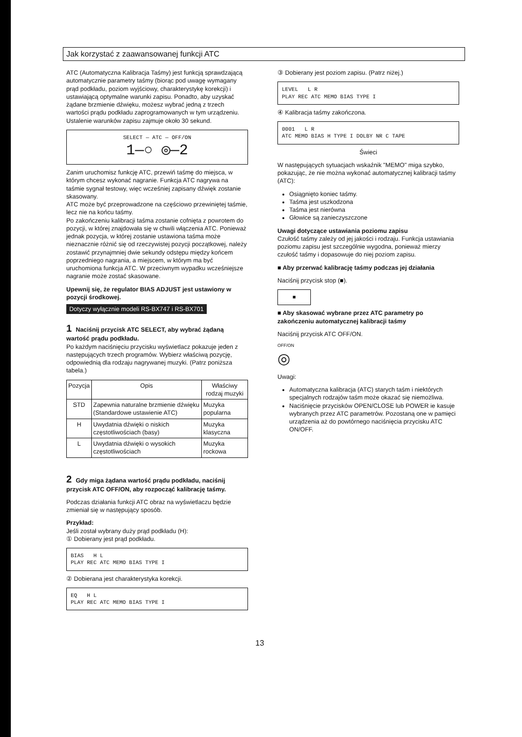Jak korzystać z zaawansowanej funkcji ATC
ATC (Automatyczna Kalibracja Taśmy) jest funkcją sprawdzającą automatycznie parametry taśmy (biorąc pod uwagę wymagany prąd podkładu, poziom wyjściowy, charakterystykę korekcji) i ustawiającą optymalne warunki zapisu. Ponadto, aby uzyskać żądane brzmienie dźwięku, możesz wybrać jedną z trzech wartości prądu podkładu zaprogramowanych w tym urządzeniu.
Ustalenie warunków zapisu zajmuje około 30 sekund.
SELECT — ATC — OFF/ON
1—○ ◎—2
Zanim uruchomisz funkcję ATC, przewiń taśmę do miejsca, w którym chcesz wykonać nagranie. Funkcja ATC nagrywa na taśmie sygnał testowy, więc wcześniej zapisany dźwięk zostanie skasowany.
ATC może być przeprowadzone na częściowo przewiniętej taśmie, lecz nie na końcu taśmy.
Po zakończeniu kalibracji taśma zostanie cofnięta z powrotem do pozycji, w której znajdowała się w chwili włączenia ATC. Ponieważ jednak pozycja, w której zostanie ustawiona taśma może nieznacznie różnić się od rzeczywistej pozycji początkowej, należy zostawić przynajmniej dwie sekundy odstępu między końcem poprzedniego nagrania, a miejscem, w którym ma być uruchomiona funkcja ATC. W przeciwnym wypadku wcześniejsze nagranie może zostać skasowane.
Upewnij się, że regulator BIAS ADJUST jest ustawiony w pozycji środkowej.
Dotyczy wyłącznie modeli RS-BX747 i RS-BX701
1 Naciśnij przycisk ATC SELECT, aby wybrać żądaną wartość prądu podkładu.
Po każdym naciśnięciu przycisku wyświetlacz pokazuje jeden z następujących trzech programów. Wybierz właściwą pozycję, odpowiednią dla rodzaju nagrywanej muzyki. (Patrz poniższa tabela.)
| Pozycja | Opis | Właściwy rodzaj muzyki |
| --- | --- | --- |
| STD | Zapewnia naturalne brzmienie dźwięku (Standardowe ustawienie ATC) | Muzyka popularna |
| H | Uwydatnia dźwięki o niskich częstotliwościach (basy) | Muzyka klasyczna |
| L | Uwydatnia dźwięki o wysokich częstotliwościach | Muzyka rockowa |
2 Gdy miga żądana wartość prądu podkładu, naciśnij przycisk ATC OFF/ON, aby rozpocząć kalibrację taśmy.
Podczas działania funkcji ATC obraz na wyświetlaczu będzie zmieniał się w następujący sposób.
Przykład:
Jeśli został wybrany duży prąd podkładu (H):
① Dobierany jest prąd podkładu.
BIAS H L
PLAY REC ATC MEMO BIAS TYPE I
② Dobierana jest charakterystyka korekcji.
EQ H L
PLAY REC ATC MEMO BIAS TYPE I
③ Dobierany jest poziom zapisu. (Patrz niżej.)
LEVEL L R
PLAY REC ATC MEMO BIAS TYPE I
④ Kalibracja taśmy zakończona.
0001 L R
ATC MEMO BIAS H TYPE I DOLBY NR C TAPE
Świeci
W następujących sytuacjach wskaźnik "MEMO" miga szybko, pokazując, że nie można wykonać automatycznej kalibracji taśmy (ATC):
Osiągnięto koniec taśmy.
Taśma jest uszkodzona
Taśma jest nierówna
Głowice są zanieczyszczone
Uwagi dotyczące ustawiania poziomu zapisu
Czułość taśmy zależy od jej jakości i rodzaju. Funkcja ustawiania poziomu zapisu jest szczególnie wygodna, ponieważ mierzy czułość taśmy i dopasowuje do niej poziom zapisu.
■ Aby przerwać kalibrację taśmy podczas jej działania
Naciśnij przycisk stop (■).
■
■ Aby skasować wybrane przez ATC parametry po zakończeniu automatycznej kalibracji taśmy
Naciśnij przycisk ATC OFF/ON.
OFF/ON
◎
Uwagi:
Automatyczna kalibracja (ATC) starych taśm i niektórych specjalnych rodzajów taśm może okazać się niemożliwa.
Naciśnięcie przycisków OPEN/CLOSE lub POWER ie kasuje wybranych przez ATC parametrów. Pozostaną one w pamięci urządzenia aż do powtórnego naciśnięcia przycisku ATC ON/OFF.
13